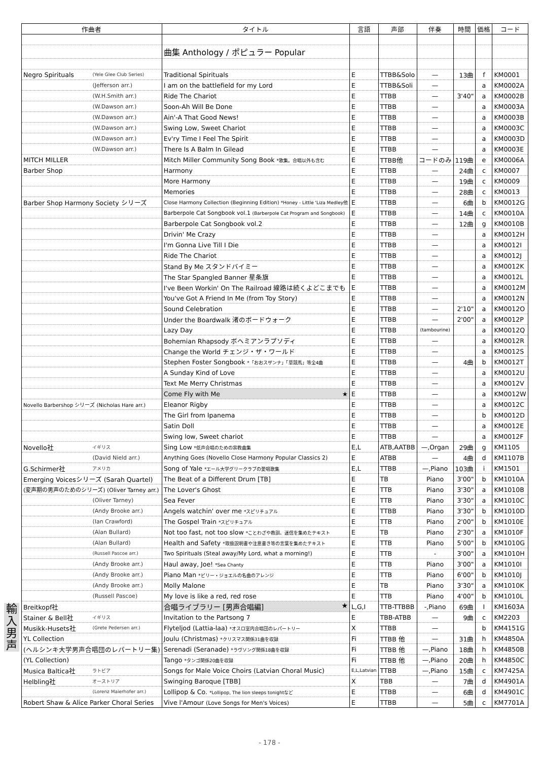輸入男声
| 作曲者 | | タイトル | 言語 | 声部 | 伴奏 | 時間 | 価格 | コード |
| --- | --- | --- | --- | --- | --- | --- | --- | --- |
| | | 曲集 Anthology / ポピュラー Popular | | | | | | |
| Negro Spirituals | (Yele Glee Club Series) | Traditional Spirituals | E | TTBB&Solo | — | 13曲 | f | KM0001 |
| | (Jefferson arr.) | I am on the battlefield for my Lord | E | TTBB&Soli | — | | a | KM0002A |
| | (W.H.Smith arr.) | Ride The Chariot | E | TTBB | — | 3'40" | a | KM0002B |
| | (W.Dawson arr.) | Soon-Ah Will Be Done | E | TTBB | — | | a | KM0003A |
| | (W.Dawson arr.) | Ain'-A That Good News! | E | TTBB | — | | a | KM0003B |
| | (W.Dawson arr.) | Swing Low, Sweet Chariot | E | TTBB | — | | a | KM0003C |
| | (W.Dawson arr.) | Ev'ry Time I Feel The Spirit | E | TTBB | — | | a | KM0003D |
| | (W.Dawson arr.) | There Is A Balm In Gilead | E | TTBB | — | | a | KM0003E |
| MITCH MILLER | | Mitch Miller Community Song Book *歌集。合唱以外も含む | E | TTBB他 | コードのみ | 119曲 | e | KM0006A |
| Barber Shop | | Harmony | E | TTBB | — | 24曲 | c | KM0007 |
| | | More Harmony | E | TTBB | — | 19曲 | c | KM0009 |
| | | Memories | E | TTBB | — | 28曲 | c | KM0013 |
| Barber Shop Harmony Society シリーズ | | Close Harmony Collection (Beginning Edition) *Honey - Little 'Liza Medley他 | E | TTBB | — | 6曲 | b | KM0012G |
| | | Barberpole Cat Songbook vol.1 (Barberpole Cat Program and Songbook) | E | TTBB | — | 14曲 | c | KM0010A |
| | | Barberpole Cat Songbook vol.2 | E | TTBB | — | 12曲 | g | KM0010B |
| | | Drivin' Me Crazy | E | TTBB | — | | a | KM0012H |
| | | I'm Gonna Live Till I Die | E | TTBB | — | | a | KM0012I |
| | | Ride The Chariot | E | TTBB | — | | a | KM0012J |
| | | Stand By Me スタンドバイミー | E | TTBB | — | | a | KM0012K |
| | | The Star Spangled Banner 星条旗 | E | TTBB | — | | a | KM0012L |
| | | I've Been Workin' On The Railroad 線路は続くよどこまでも | E | TTBB | — | | a | KM0012M |
| | | You've Got A Friend In Me (from Toy Story) | E | TTBB | — | | a | KM0012N |
| | | Sound Celebration | E | TTBB | — | 2'10" | a | KM0012O |
| | | Under the Boardwalk 渚のボードウォーク | E | TTBB | — | 2'00" | a | KM0012P |
| | | Lazy Day | E | TTBB | (tambourine) | | a | KM0012Q |
| | | Bohemian Rhapsody ボヘミアンラプソディ | E | TTBB | — | | a | KM0012R |
| | | Change the World チェンジ・ザ・ワールド | E | TTBB | — | | a | KM0012S |
| | | Stephen Foster Songbook *「おおスザンナ」「草競馬」等全4曲 | E | TTBB | — | 4曲 | b | KM0012T |
| | | A Sunday Kind of Love | E | TTBB | — | | a | KM0012U |
| | | Text Me Merry Christmas | E | TTBB | — | | a | KM0012V |
| | | Come Fly with Me ★ | E | TTBB | — | | a | KM0012W |
| Novello Barbershop シリーズ (Nicholas Hare arr.) | | Eleanor Rigby | E | TTBB | — | | a | KM0012C |
| | | The Girl from Ipanema | E | TTBB | — | | b | KM0012D |
| | | Satin Doll | E | TTBB | — | | a | KM0012E |
| | | Swing low, Sweet chariot | E | TTBB | — | | a | KM0012F |
| Novello社 | イギリス | Sing Low *低声合唱のための宗教曲集 | E,L | ATB,AATBB | —,Organ | 29曲 | g | KM1105 |
| | (David Nield arr.) | Anything Goes (Novello Close Harmony Popular Classics 2) | E | ATBB | — | 4曲 | d | KM1107B |
| G.Schirmer社 | アメリカ | Song of Yale *エール大学グリークラブの愛唱歌集 | E,L | TTBB | —,Piano | 103曲 | i | KM1501 |
| Emerging Voicesシリーズ (Sarah Quartel) | | The Beat of a Different Drum [TB] | E | TB | Piano | 3'00" | b | KM1010A |
| (変声期の男声のためのシリーズ) (Oliver Tarney arr.) | | The Lover's Ghost | E | TTB | Piano | 3'30" | a | KM1010B |
| | (Oliver Tarney) | Sea Fever | E | TTB | Piano | 3'30" | a | KM1010C |
| | (Andy Brooke arr.) | Angels watchin' over me *スピリチュアル | E | TTBB | Piano | 3'30" | b | KM1010D |
| | (Ian Crawford) | The Gospel Train *スピリチュアル | E | TTB | Piano | 2'00" | b | KM1010E |
| | (Alan Bullard) | Not too fast, not too slow *ことわざや教訓、迷信を集めたテキスト | E | TB | Piano | 2'30" | a | KM1010F |
| | (Alan Bullard) | Health and Safety *取扱説明書や注意書き等の言葉を集めたテキスト | E | TTB | Piano | 5'00" | b | KM1010G |
| | (Russell Pascoe arr.) | Two Spirituals (Steal away/My Lord, what a morning!) | E | TTB | - | 3'00" | a | KM1010H |
| | (Andy Brooke arr.) | Haul away, Joe! *Sea Chanty | E | TTB | Piano | 3'00" | a | KM1010I |
| | (Andy Brooke arr.) | Piano Man *ビリー・ジョエルの名曲のアレンジ | E | TTB | Piano | 6'00" | b | KM1010J |
| | (Andy Brooke arr.) | Molly Malone | E | TB | Piano | 3'30" | a | KM1010K |
| | (Russell Pascoe) | My love is like a red, red rose | E | TTB | Piano | 4'00" | b | KM1010L |
| Breitkopf社 | | 合唱ライブラリー [男声合唱編] ★ | L,G,I | TTB-TTBBB | -,Piano | 69曲 | I | KM1603A |
| Stainer & Bell社 | イギリス | Invitation to the Partsong 7 | E | TBB-ATBB | — | 9曲 | c | KM2203 |
| Musikk-Husets社 | (Grete Pedersen arr.) | Flyteljod (Lattia-laa) *オスロ室内合唱団のレパートリー | X | TTBB | — | | b | KM4151G |
| YL Collection | | Joulu (Christmas) *クリスマス関係31曲を収録 | Fi | TTBB 他 | — | 31曲 | h | KM4850A |
| (ヘルシンキ大学男声合唱団のレパートリー集) | | Serenadi (Seranade) *ラヴソング関係18曲を収録 | Fi | TTBB 他 | —,Piano | 18曲 | h | KM4850B |
| (YL Collection) | | Tango *タンゴ関係20曲を収録 | Fi | TTBB 他 | —,Piano | 20曲 | h | KM4850C |
| Musica Baltica社 | ラトビア | Songs for Male Voice Choirs (Latvian Choral Music) | E,L,Latvian | TTBB | —,Piano | 15曲 | c | KM7425A |
| Helbling社 | オーストリア | Swinging Baroque [TBB] | X | TBB | — | 7曲 | d | KM4901A |
| | (Lorenz Maierhofer arr.) | Lollipop & Co. *Lollipop, The lion sleeps tonightなど | E | TTBB | — | 6曲 | d | KM4901C |
| Robert Shaw & Alice Parker Choral Series | | Vive l'Amour (Love Songs for Men's Voices) | E | TTBB | — | 5曲 | c | KM7701A |
- 178 -